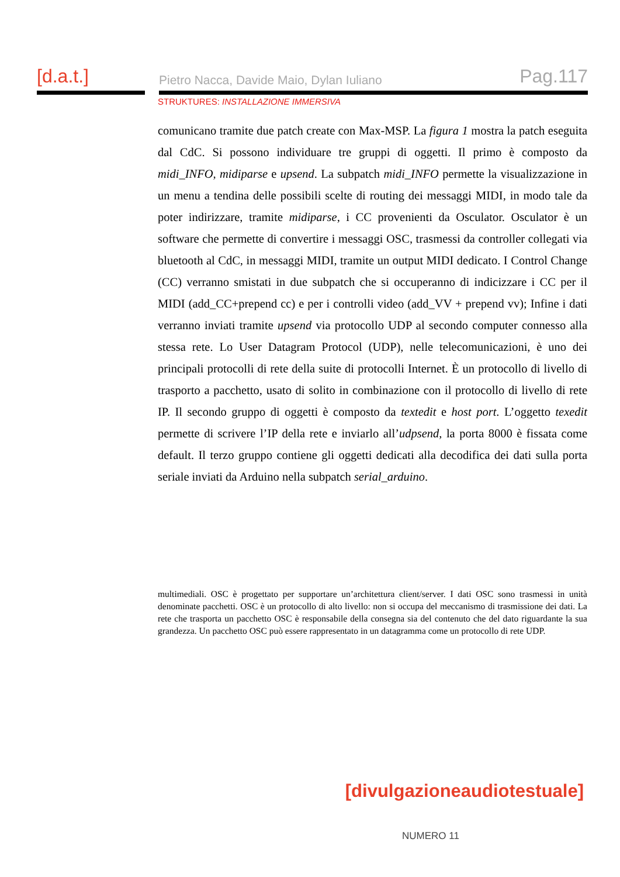[d.a.t.]
Pietro Nacca, Davide Maio, Dylan Iuliano Pag.117
STRUKTURES: INSTALLAZIONE IMMERSIVA
comunicano tramite due patch create con Max-MSP. La figura 1 mostra la patch eseguita dal CdC. Si possono individuare tre gruppi di oggetti. Il primo è composto da midi_INFO, midiparse e upsend. La subpatch midi_INFO permette la visualizzazione in un menu a tendina delle possibili scelte di routing dei messaggi MIDI, in modo tale da poter indirizzare, tramite midiparse, i CC provenienti da Osculator. Osculator è un software che permette di convertire i messaggi OSC, trasmessi da controller collegati via bluetooth al CdC, in messaggi MIDI, tramite un output MIDI dedicato. I Control Change (CC) verranno smistati in due subpatch che si occuperanno di indicizzare i CC per il MIDI (add_CC+prepend cc) e per i controlli video (add_VV + prepend vv); Infine i dati verranno inviati tramite upsend via protocollo UDP al secondo computer connesso alla stessa rete. Lo User Datagram Protocol (UDP), nelle telecomunicazioni, è uno dei principali protocolli di rete della suite di protocolli Internet. È un protocollo di livello di trasporto a pacchetto, usato di solito in combinazione con il protocollo di livello di rete IP. Il secondo gruppo di oggetti è composto da textedit e host port. L’oggetto texedit permette di scrivere l’IP della rete e inviarlo all’udpsend, la porta 8000 è fissata come default. Il terzo gruppo contiene gli oggetti dedicati alla decodifica dei dati sulla porta seriale inviati da Arduino nella subpatch serial_arduino.
multimediali. OSC è progettato per supportare un’architettura client/server. I dati OSC sono trasmessi in unità denominate pacchetti. OSC è un protocollo di alto livello: non si occupa del meccanismo di trasmissione dei dati. La rete che trasporta un pacchetto OSC è responsabile della consegna sia del contenuto che del dato riguardante la sua grandezza. Un pacchetto OSC può essere rappresentato in un datagramma come un protocollo di rete UDP.
[divulgazioneaudiotestuale]
NUMERO 11